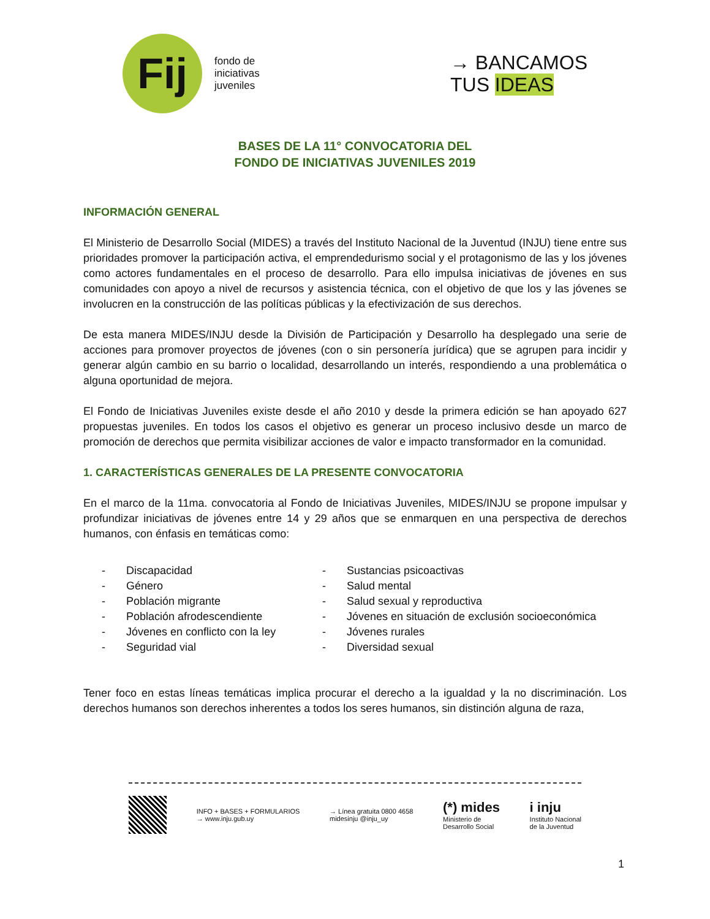Fij
fondo de
iniciativas
juveniles
→ BANCAMOS
TUS IDEAS
BASES DE LA 11° CONVOCATORIA DEL
FONDO DE INICIATIVAS JUVENILES 2019
INFORMACIÓN GENERAL
El Ministerio de Desarrollo Social (MIDES) a través del Instituto Nacional de la Juventud (INJU) tiene entre sus prioridades promover la participación activa, el emprendedurismo social y el protagonismo de las y los jóvenes como actores fundamentales en el proceso de desarrollo. Para ello impulsa iniciativas de jóvenes en sus comunidades con apoyo a nivel de recursos y asistencia técnica, con el objetivo de que los y las jóvenes se involucren en la construcción de las políticas públicas y la efectivización de sus derechos.
De esta manera MIDES/INJU desde la División de Participación y Desarrollo ha desplegado una serie de acciones para promover proyectos de jóvenes (con o sin personería jurídica) que se agrupen para incidir y generar algún cambio en su barrio o localidad, desarrollando un interés, respondiendo a una problemática o alguna oportunidad de mejora.
El Fondo de Iniciativas Juveniles existe desde el año 2010 y desde la primera edición se han apoyado 627 propuestas juveniles. En todos los casos el objetivo es generar un proceso inclusivo desde un marco de promoción de derechos que permita visibilizar acciones de valor e impacto transformador en la comunidad.
1. CARACTERÍSTICAS GENERALES DE LA PRESENTE CONVOCATORIA
En el marco de la 11ma. convocatoria al Fondo de Iniciativas Juveniles, MIDES/INJU se propone impulsar y profundizar iniciativas de jóvenes entre 14 y 29 años que se enmarquen en una perspectiva de derechos humanos, con énfasis en temáticas como:
- Discapacidad
- Género
- Población migrante
- Población afrodescendiente
- Jóvenes en conflicto con la ley
- Seguridad vial
- Sustancias psicoactivas
- Salud mental
- Salud sexual y reproductiva
- Jóvenes en situación de exclusión socioeconómica
- Jóvenes rurales
- Diversidad sexual
Tener foco en estas líneas temáticas implica procurar el derecho a la igualdad y la no discriminación. Los derechos humanos son derechos inherentes a todos los seres humanos, sin distinción alguna de raza,
INFO + BASES + FORMULARIOS
→ www.inju.gub.uy
→ Línea gratuita 0800 4658
midesinju @inju_uy
(*) mides
Ministerio de
Desarrollo Social
i inju
Instituto Nacional
de la Juventud
1